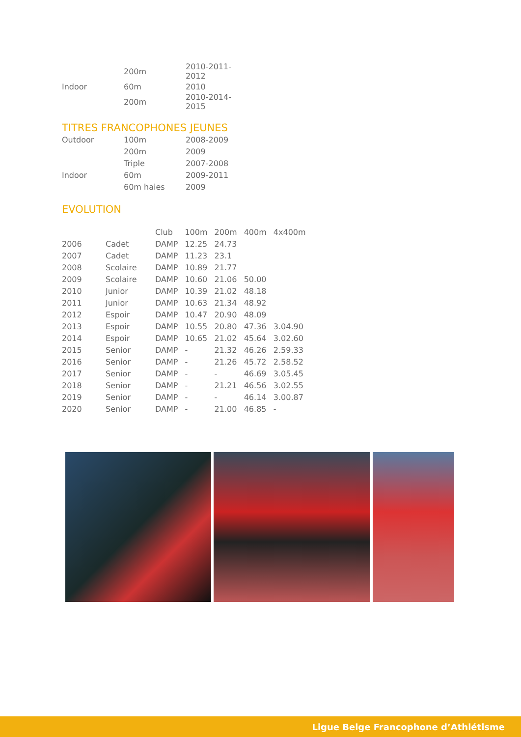| | 200m | 2010-2011-2012 |
| Indoor | 60m | 2010 |
| | 200m | 2010-2014-2015 |
TITRES FRANCOPHONES JEUNES
| Outdoor | 100m | 2008-2009 |
| | 200m | 2009 |
| | Triple | 2007-2008 |
| Indoor | 60m | 2009-2011 |
| | 60m haies | 2009 |
EVOLUTION
| | | Club | 100m | 200m | 400m | 4x400m |
| --- | --- | --- | --- | --- | --- | --- |
| 2006 | Cadet | DAMP | 12.25 | 24.73 | | |
| 2007 | Cadet | DAMP | 11.23 | 23.1 | | |
| 2008 | Scolaire | DAMP | 10.89 | 21.77 | | |
| 2009 | Scolaire | DAMP | 10.60 | 21.06 | 50.00 | |
| 2010 | Junior | DAMP | 10.39 | 21.02 | 48.18 | |
| 2011 | Junior | DAMP | 10.63 | 21.34 | 48.92 | |
| 2012 | Espoir | DAMP | 10.47 | 20.90 | 48.09 | |
| 2013 | Espoir | DAMP | 10.55 | 20.80 | 47.36 | 3.04.90 |
| 2014 | Espoir | DAMP | 10.65 | 21.02 | 45.64 | 3.02.60 |
| 2015 | Senior | DAMP | - | 21.32 | 46.26 | 2.59.33 |
| 2016 | Senior | DAMP | - | 21.26 | 45.72 | 2.58.52 |
| 2017 | Senior | DAMP | - | - | 46.69 | 3.05.45 |
| 2018 | Senior | DAMP | - | 21.21 | 46.56 | 3.02.55 |
| 2019 | Senior | DAMP | - | - | 46.14 | 3.00.87 |
| 2020 | Senior | DAMP | - | 21.00 | 46.85 | - |
Ligue Belge Francophone d’Athlétisme